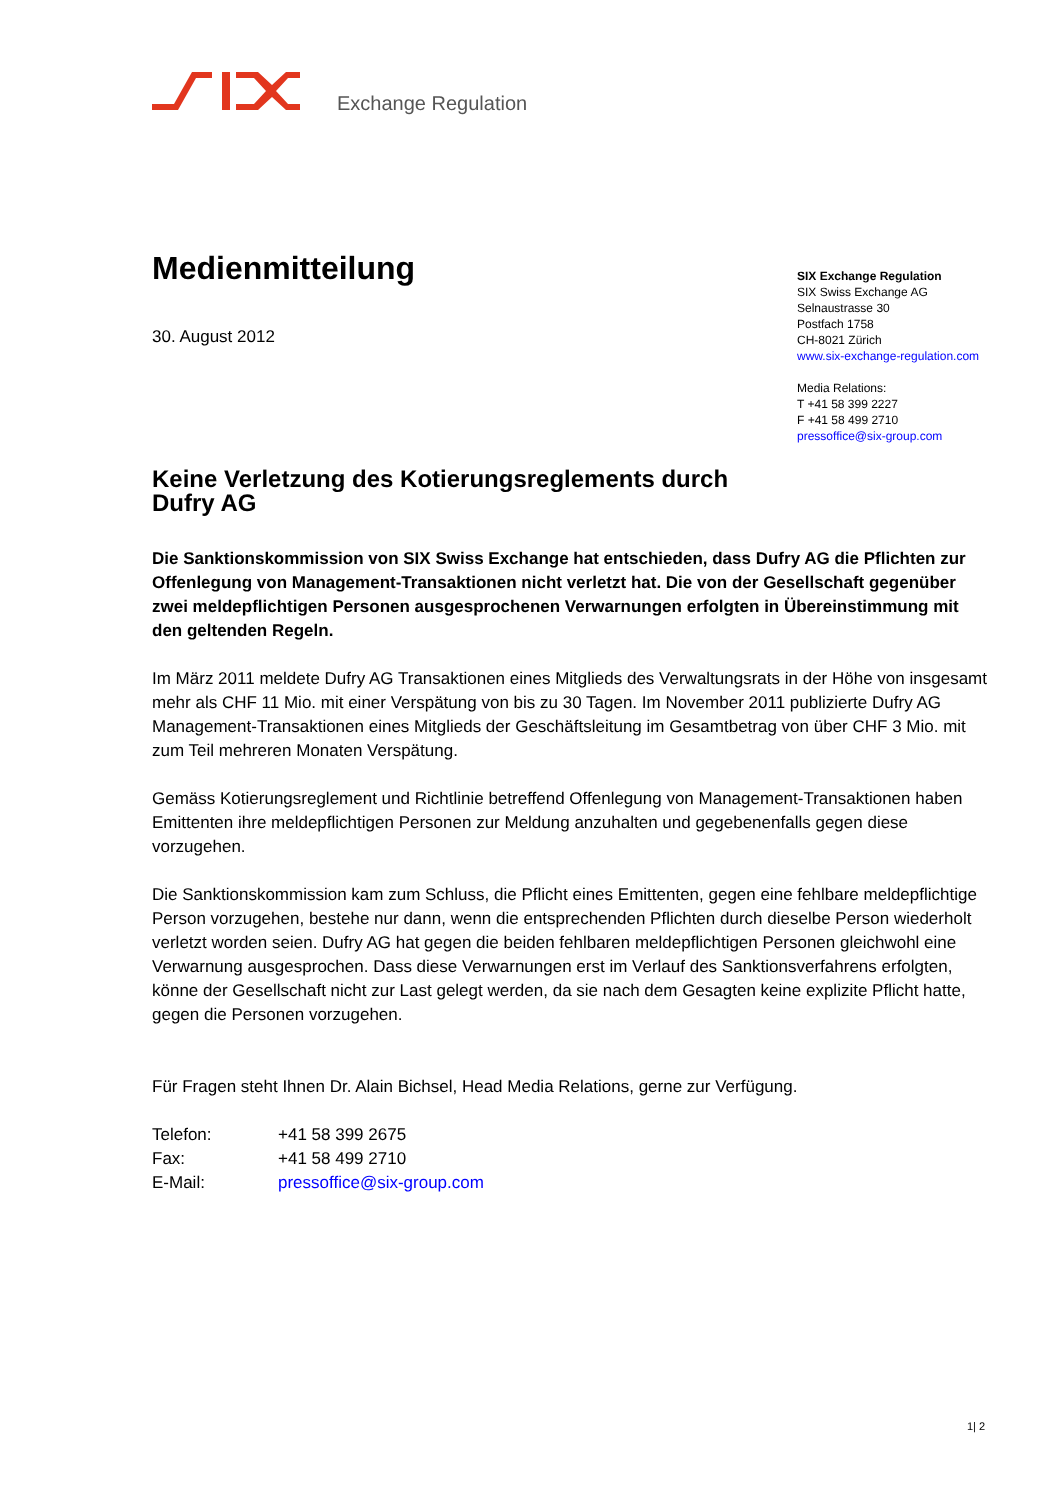Exchange Regulation
SIX Exchange Regulation
SIX Swiss Exchange AG
Selnaustrasse 30
Postfach 1758
CH-8021 Zürich
www.six-exchange-regulation.com
Media Relations:
T +41 58 399 2227
F +41 58 499 2710
pressoffice@six-group.com
Medienmitteilung
30. August 2012
Keine Verletzung des Kotierungsreglements durch
Dufry AG
Die Sanktionskommission von SIX Swiss Exchange hat entschieden, dass Dufry AG die Pflichten zur Offenlegung von Management-Transaktionen nicht verletzt hat. Die von der Gesellschaft gegenüber zwei meldepflichtigen Personen ausgesprochenen Verwarnungen erfolgten in Übereinstimmung mit den geltenden Regeln.
Im März 2011 meldete Dufry AG Transaktionen eines Mitglieds des Verwaltungsrats in der Höhe von insgesamt mehr als CHF 11 Mio. mit einer Verspätung von bis zu 30 Tagen. Im November 2011 publizierte Dufry AG Management-Transaktionen eines Mitglieds der Geschäftsleitung im Gesamtbetrag von über CHF 3 Mio. mit zum Teil mehreren Monaten Verspätung.
Gemäss Kotierungsreglement und Richtlinie betreffend Offenlegung von Management-Transaktionen haben Emittenten ihre meldepflichtigen Personen zur Meldung anzuhalten und gegebenenfalls gegen diese vorzugehen.
Die Sanktionskommission kam zum Schluss, die Pflicht eines Emittenten, gegen eine fehlbare meldepflichtige Person vorzugehen, bestehe nur dann, wenn die entsprechenden Pflichten durch dieselbe Person wiederholt verletzt worden seien. Dufry AG hat gegen die beiden fehlbaren meldepflichtigen Personen gleichwohl eine Verwarnung ausgesprochen. Dass diese Verwarnungen erst im Verlauf des Sanktionsverfahrens erfolgten, könne der Gesellschaft nicht zur Last gelegt werden, da sie nach dem Gesagten keine explizite Pflicht hatte, gegen die Personen vorzugehen.
Für Fragen steht Ihnen Dr. Alain Bichsel, Head Media Relations, gerne zur Verfügung.
| Telefon: | +41 58 399 2675 |
| Fax: | +41 58 499 2710 |
| E-Mail: | pressoffice@six-group.com |
1| 2